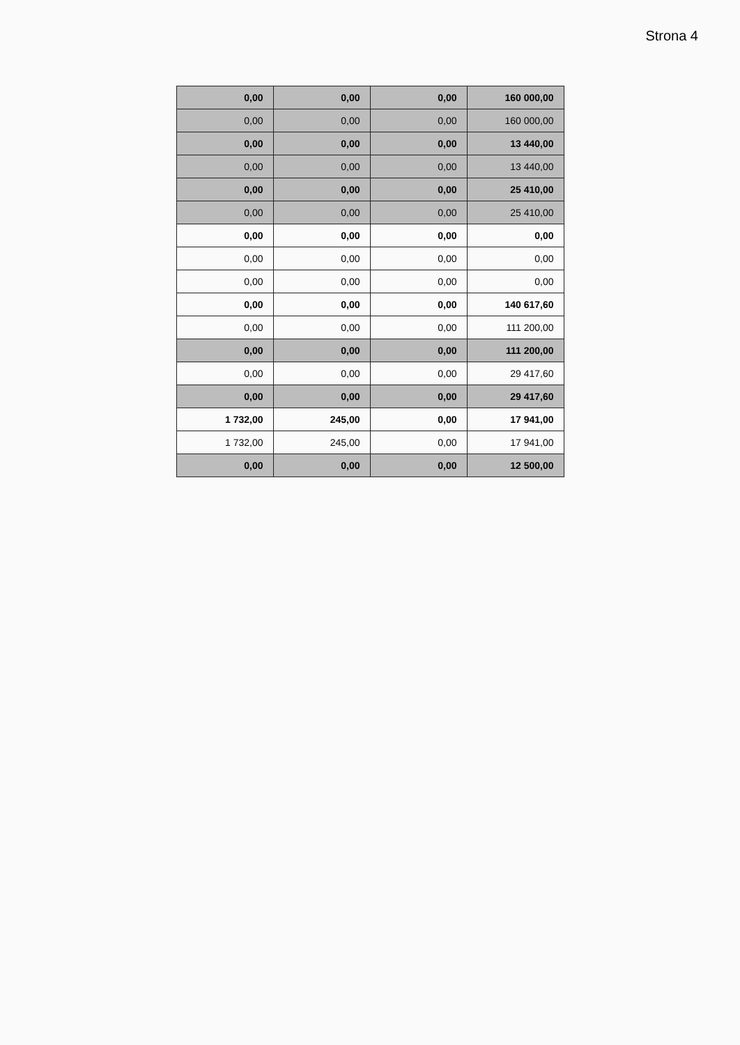Strona 4
| 0,00 | 0,00 | 0,00 | 160 000,00 |
| 0,00 | 0,00 | 0,00 | 160 000,00 |
| 0,00 | 0,00 | 0,00 | 13 440,00 |
| 0,00 | 0,00 | 0,00 | 13 440,00 |
| 0,00 | 0,00 | 0,00 | 25 410,00 |
| 0,00 | 0,00 | 0,00 | 25 410,00 |
| 0,00 | 0,00 | 0,00 | 0,00 |
| 0,00 | 0,00 | 0,00 | 0,00 |
| 0,00 | 0,00 | 0,00 | 0,00 |
| 0,00 | 0,00 | 0,00 | 140 617,60 |
| 0,00 | 0,00 | 0,00 | 111 200,00 |
| 0,00 | 0,00 | 0,00 | 111 200,00 |
| 0,00 | 0,00 | 0,00 | 29 417,60 |
| 0,00 | 0,00 | 0,00 | 29 417,60 |
| 1 732,00 | 245,00 | 0,00 | 17 941,00 |
| 1 732,00 | 245,00 | 0,00 | 17 941,00 |
| 0,00 | 0,00 | 0,00 | 12 500,00 |